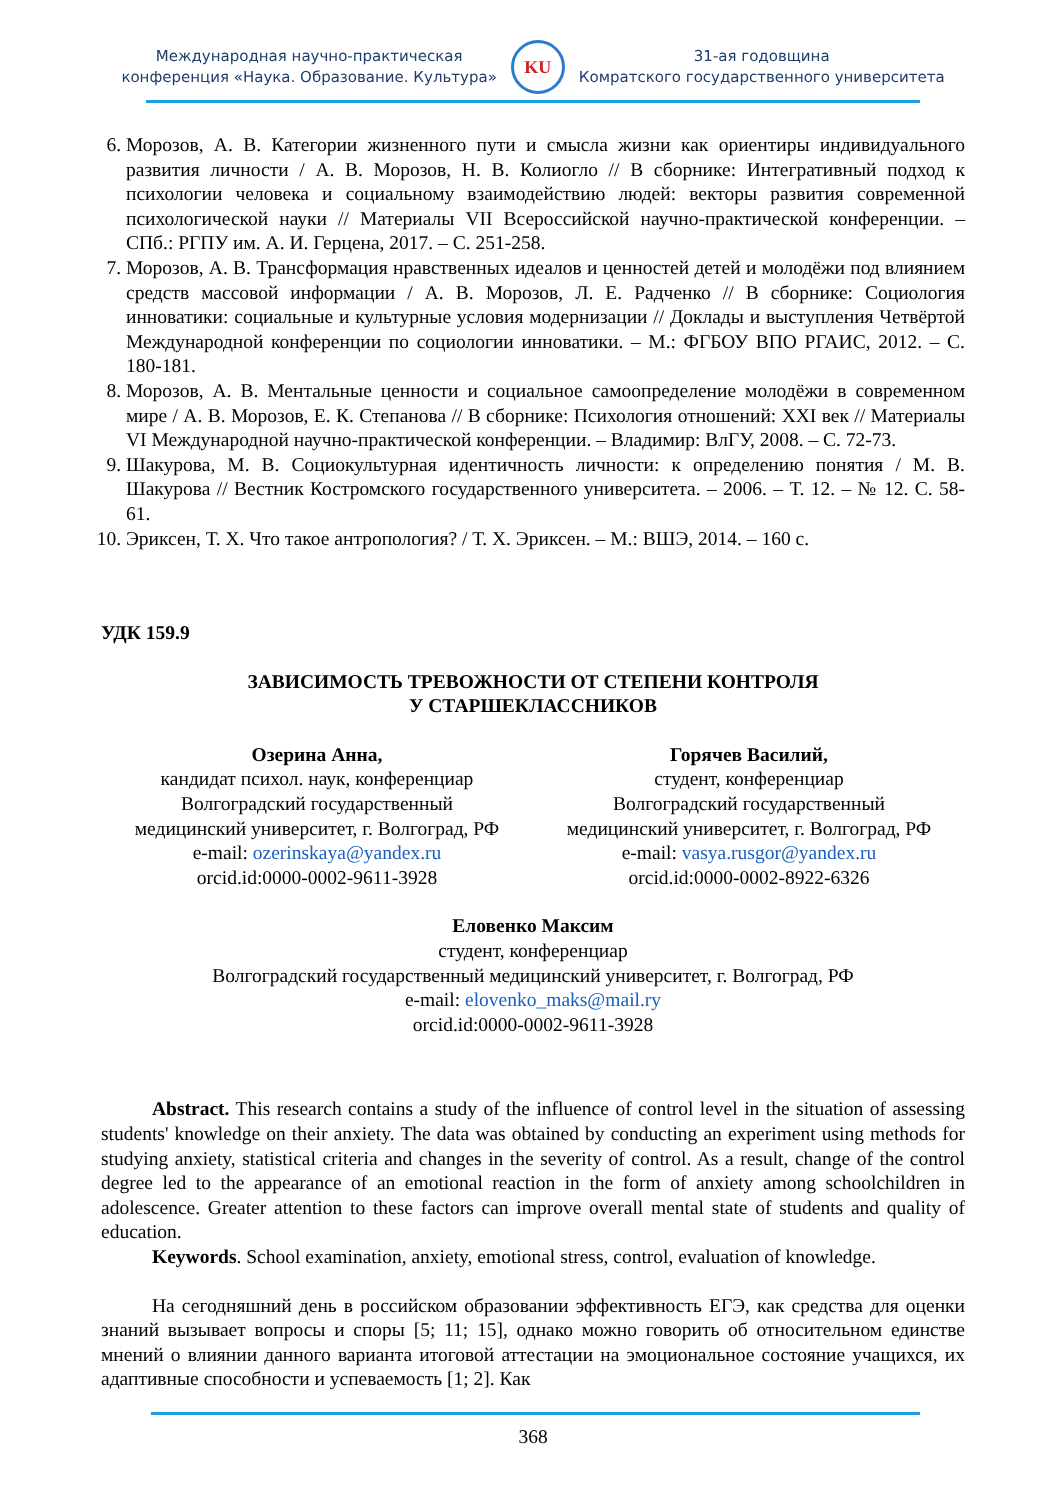Международная научно-практическая
конференция «Наука. Образование. Культура»
KU
31-ая годовщина
Комратского государственного университета
6. Морозов, А. В. Категории жизненного пути и смысла жизни как ориентиры индивидуального развития личности / А. В. Морозов, Н. В. Колиогло // В сборнике: Интегративный подход к психологии человека и социальному взаимодействию людей: векторы развития современной психологической науки // Материалы VII Всероссийской научно-практической конференции. – СПб.: РГПУ им. А. И. Герцена, 2017. – С. 251-258.
7. Морозов, А. В. Трансформация нравственных идеалов и ценностей детей и молодёжи под влиянием средств массовой информации / А. В. Морозов, Л. Е. Радченко // В сборнике: Социология инноватики: социальные и культурные условия модернизации // Доклады и выступления Четвёртой Международной конференции по социологии инноватики. – М.: ФГБОУ ВПО РГАИС, 2012. – С. 180-181.
8. Морозов, А. В. Ментальные ценности и социальное самоопределение молодёжи в современном мире / А. В. Морозов, Е. К. Степанова // В сборнике: Психология отношений: XXI век // Материалы VI Международной научно-практической конференции. – Владимир: ВлГУ, 2008. – С. 72-73.
9. Шакурова, М. В. Социокультурная идентичность личности: к определению понятия / М. В. Шакурова // Вестник Костромского государственного университета. – 2006. – Т. 12. – № 12. С. 58-61.
10. Эриксен, Т. Х. Что такое антропология? / Т. Х. Эриксен. – М.: ВШЭ, 2014. – 160 с.
УДК 159.9
ЗАВИСИМОСТЬ ТРЕВОЖНОСТИ ОТ СТЕПЕНИ КОНТРОЛЯ
У СТАРШЕКЛАССНИКОВ
Озерина Анна,
кандидат психол. наук, конференциар
Волгоградский государственный
медицинский университет, г. Волгоград, РФ
e-mail: ozerinskaya@yandex.ru
orcid.id:0000-0002-9611-3928
Горячев Василий,
студент, конференциар
Волгоградский государственный
медицинский университет, г. Волгоград, РФ
e-mail: vasya.rusgor@yandex.ru
orcid.id:0000-0002-8922-6326
Еловенко Максим
студент, конференциар
Волгоградский государственный медицинский университет, г. Волгоград, РФ
e-mail: elovenko_maks@mail.ry
orcid.id:0000-0002-9611-3928
Abstract. This research contains a study of the influence of control level in the situation of assessing students' knowledge on their anxiety. The data was obtained by conducting an experiment using methods for studying anxiety, statistical criteria and changes in the severity of control. As a result, change of the control degree led to the appearance of an emotional reaction in the form of anxiety among schoolchildren in adolescence. Greater attention to these factors can improve overall mental state of students and quality of education.
Keywords. School examination, anxiety, emotional stress, control, evaluation of knowledge.
На сегодняшний день в российском образовании эффективность ЕГЭ, как средства для оценки знаний вызывает вопросы и споры [5; 11; 15], однако можно говорить об относительном единстве мнений о влиянии данного варианта итоговой аттестации на эмоциональное состояние учащихся, их адаптивные способности и успеваемость [1; 2]. Как
368